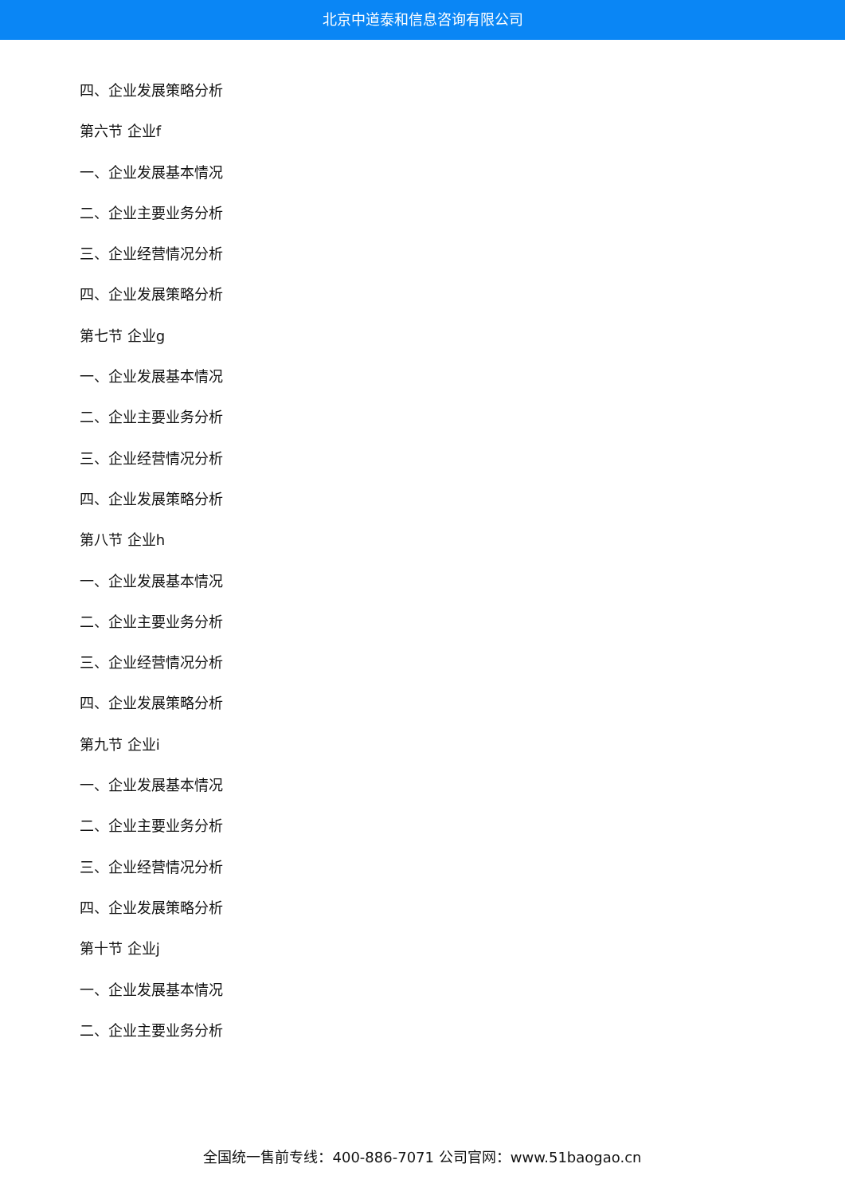北京中道泰和信息咨询有限公司
四、企业发展策略分析
第六节 企业f
一、企业发展基本情况
二、企业主要业务分析
三、企业经营情况分析
四、企业发展策略分析
第七节 企业g
一、企业发展基本情况
二、企业主要业务分析
三、企业经营情况分析
四、企业发展策略分析
第八节 企业h
一、企业发展基本情况
二、企业主要业务分析
三、企业经营情况分析
四、企业发展策略分析
第九节 企业i
一、企业发展基本情况
二、企业主要业务分析
三、企业经营情况分析
四、企业发展策略分析
第十节 企业j
一、企业发展基本情况
二、企业主要业务分析
全国统一售前专线：400-886-7071 公司官网：www.51baogao.cn